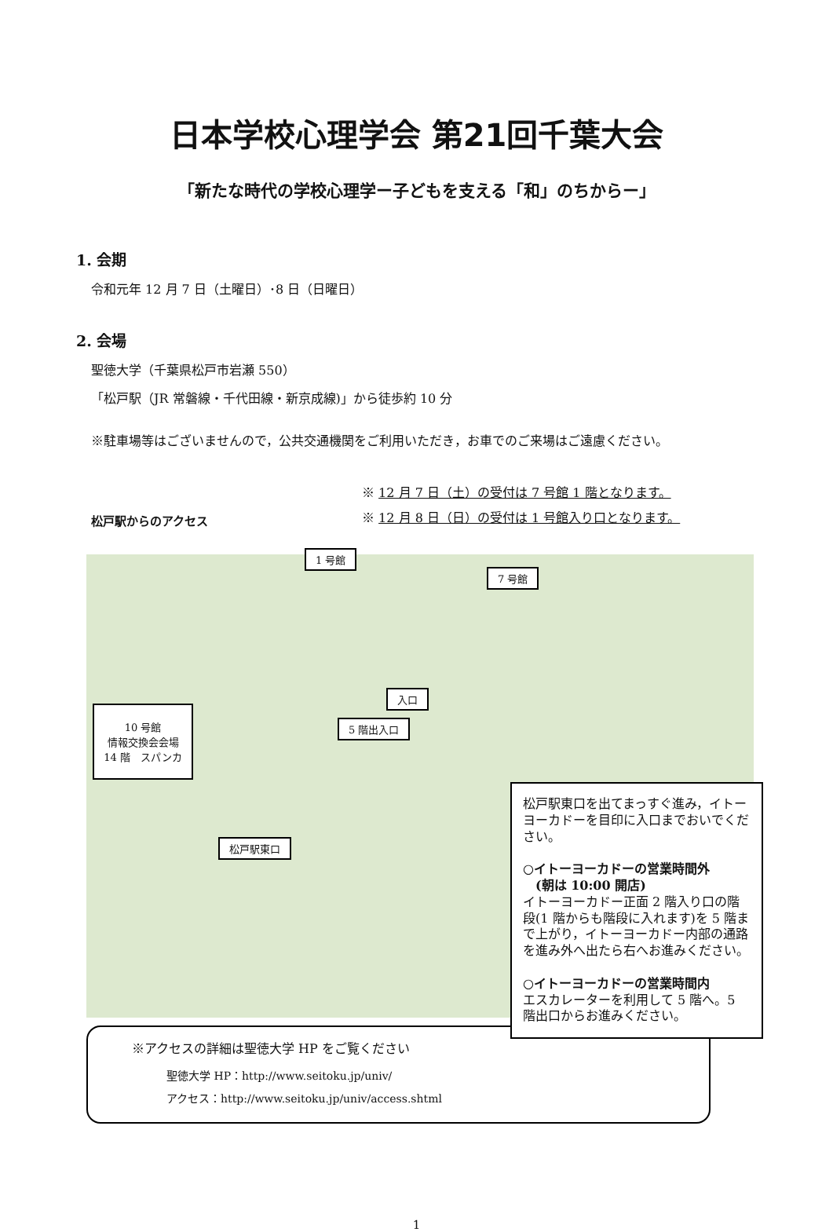日本学校心理学会 第21回千葉大会
「新たな時代の学校心理学ー子どもを支える「和」のちからー」
1. 会期
令和元年 12 月 7 日（土曜日）･8 日（日曜日）
2. 会場
聖徳大学（千葉県松戸市岩瀬 550）
「松戸駅（JR 常磐線・千代田線・新京成線)」から徒歩約 10 分
※駐車場等はございませんので，公共交通機関をご利用いただき，お車でのご来場はご遠慮ください。
松戸駅からのアクセス
※ 12 月 7 日（土）の受付は 7 号館 1 階となります。
※ 12 月 8 日（日）の受付は 1 号館入り口となります。
1 号館
7 号館
入口
5 階出入口
10 号館
情報交換会会場
14 階　スパンカ
松戸駅東口
松戸駅東口を出てまっすぐ進み，イトーヨーカドーを目印に入口までおいでください。
○イトーヨーカドーの営業時間外
　(朝は 10:00 開店)
イトーヨーカドー正面 2 階入り口の階段(1 階からも階段に入れます)を 5 階まで上がり，イトーヨーカドー内部の通路を進み外へ出たら右へお進みください。
○イトーヨーカドーの営業時間内
エスカレーターを利用して 5 階へ。5 階出口からお進みください。
※アクセスの詳細は聖徳大学 HP をご覧ください
聖徳大学 HP：http://www.seitoku.jp/univ/
アクセス：http://www.seitoku.jp/univ/access.shtml
1